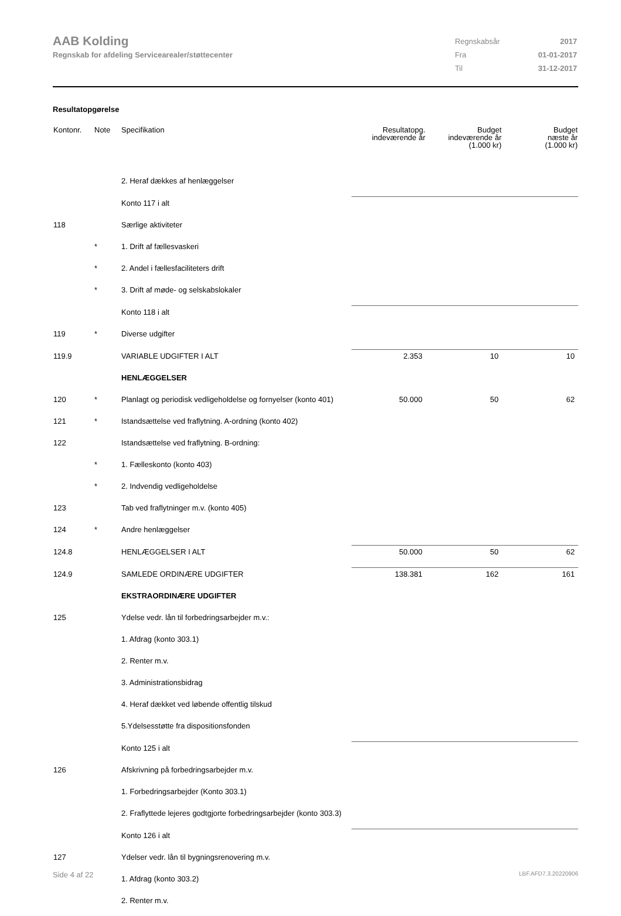AAB Kolding
Regnskab for afdeling Servicearealer/støttecenter
| Regnskabsår | 2017 |
| Fra | 01-01-2017 |
| Til | 31-12-2017 |
Resultatopgørelse
| Kontonr. | Note | Specifikation | Resultatopg. indeværende år | Budget indeværende år (1.000 kr) | Budget næste år (1.000 kr) |
| --- | --- | --- | --- | --- | --- |
| | | 2. Heraf dækkes af henlæggelser | | | |
| | | Konto 117 i alt | | | |
| 118 | | Særlige aktiviteter | | | |
| | * | 1. Drift af fællesvaskeri | | | |
| | * | 2. Andel i fællesfaciliteters drift | | | |
| | * | 3. Drift af møde- og selskabslokaler | | | |
| | | Konto 118 i alt | | | |
| 119 | * | Diverse udgifter | | | |
| 119.9 | | VARIABLE UDGIFTER I ALT | 2.353 | 10 | 10 |
| | | HENLÆGGELSER | | | |
| 120 | * | Planlagt og periodisk vedligeholdelse og fornyelser (konto 401) | 50.000 | 50 | 62 |
| 121 | * | Istandsættelse ved fraflytning. A-ordning (konto 402) | | | |
| 122 | | Istandsættelse ved fraflytning. B-ordning: | | | |
| | * | 1. Fælleskonto (konto 403) | | | |
| | * | 2. Indvendig vedligeholdelse | | | |
| 123 | | Tab ved fraflytninger m.v. (konto 405) | | | |
| 124 | * | Andre henlæggelser | | | |
| 124.8 | | HENLÆGGELSER I ALT | 50.000 | 50 | 62 |
| 124.9 | | SAMLEDE ORDINÆRE UDGIFTER | 138.381 | 162 | 161 |
| | | EKSTRAORDINÆRE UDGIFTER | | | |
| 125 | | Ydelse vedr. lån til forbedringsarbejder m.v.: | | | |
| | | 1. Afdrag (konto 303.1) | | | |
| | | 2. Renter m.v. | | | |
| | | 3. Administrationsbidrag | | | |
| | | 4. Heraf dækket ved løbende offentlig tilskud | | | |
| | | 5.Ydelsesstøtte fra dispositionsfonden | | | |
| | | Konto 125 i alt | | | |
| 126 | | Afskrivning på forbedringsarbejder m.v. | | | |
| | | 1. Forbedringsarbejder (Konto 303.1) | | | |
| | | 2. Fraflyttede lejeres godtgjorte forbedringsarbejder (konto 303.3) | | | |
| | | Konto 126 i alt | | | |
| 127 | | Ydelser vedr. lån til bygningsrenovering m.v. | | | |
| | | 1. Afdrag (konto 303.2) | | | |
| | | 2. Renter m.v. | | | |
Side 4 af 22 LBF.AFD7.3.20220906